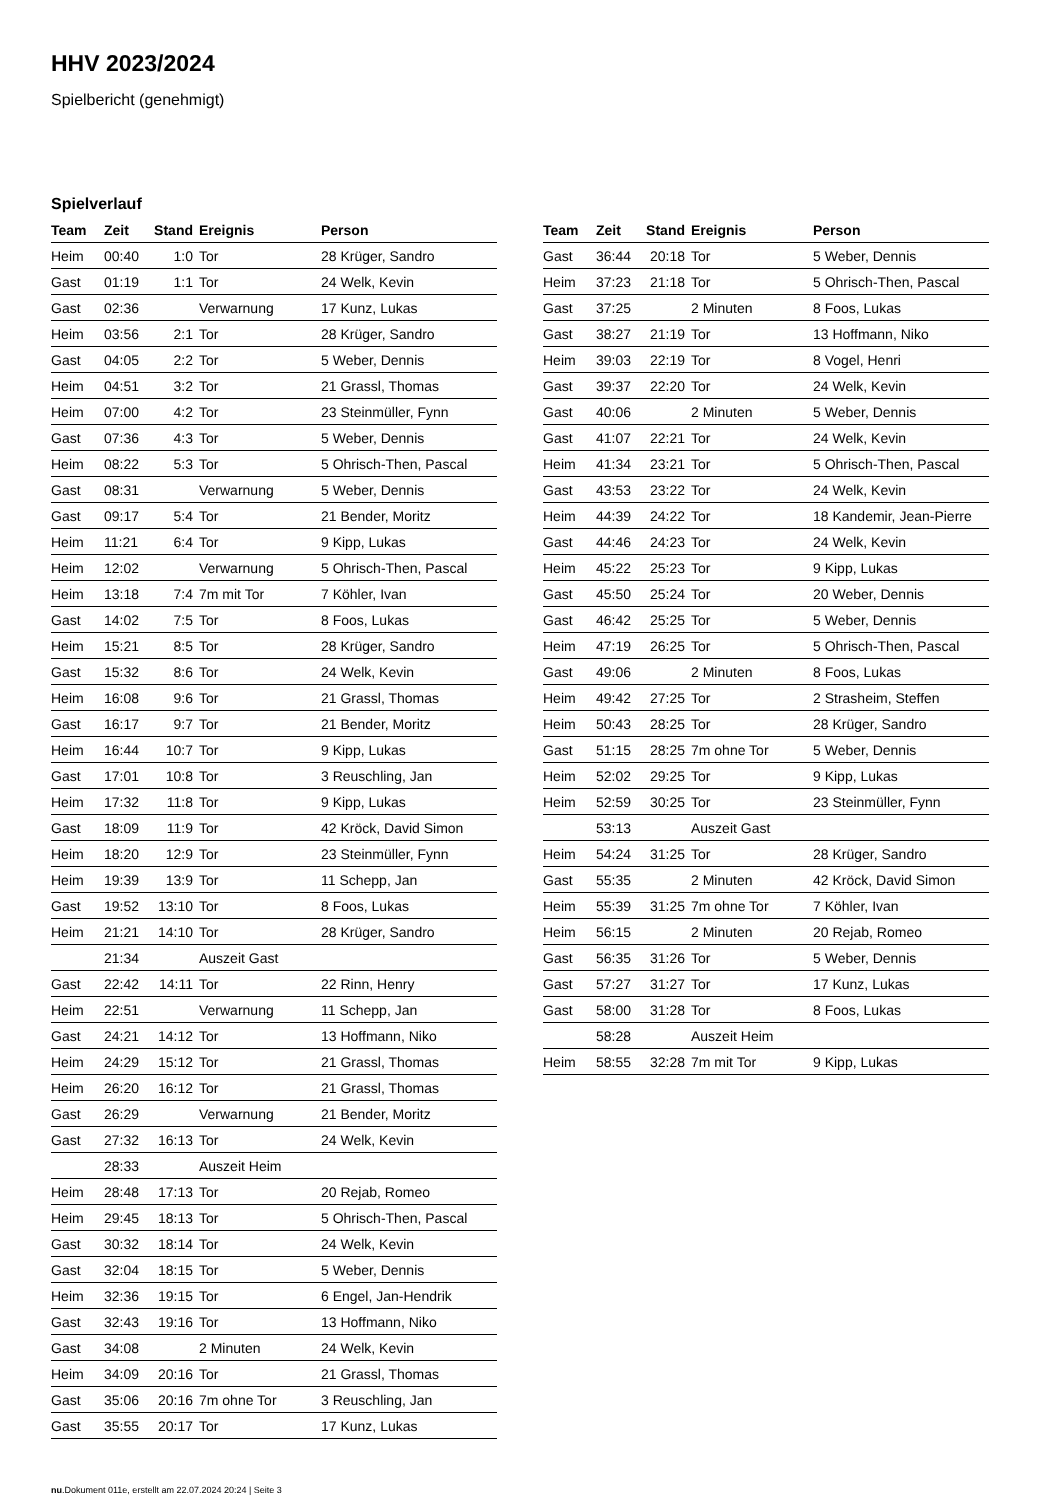HHV 2023/2024
Spielbericht (genehmigt)
Spielverlauf
| Team | Zeit | Stand | Ereignis | Person |
| --- | --- | --- | --- | --- |
| Heim | 00:40 | 1:0 | Tor | 28 Krüger, Sandro |
| Gast | 01:19 | 1:1 | Tor | 24 Welk, Kevin |
| Gast | 02:36 | | Verwarnung | 17 Kunz, Lukas |
| Heim | 03:56 | 2:1 | Tor | 28 Krüger, Sandro |
| Gast | 04:05 | 2:2 | Tor | 5 Weber, Dennis |
| Heim | 04:51 | 3:2 | Tor | 21 Grassl, Thomas |
| Heim | 07:00 | 4:2 | Tor | 23 Steinmüller, Fynn |
| Gast | 07:36 | 4:3 | Tor | 5 Weber, Dennis |
| Heim | 08:22 | 5:3 | Tor | 5 Ohrisch-Then, Pascal |
| Gast | 08:31 | | Verwarnung | 5 Weber, Dennis |
| Gast | 09:17 | 5:4 | Tor | 21 Bender, Moritz |
| Heim | 11:21 | 6:4 | Tor | 9 Kipp, Lukas |
| Heim | 12:02 | | Verwarnung | 5 Ohrisch-Then, Pascal |
| Heim | 13:18 | 7:4 | 7m mit Tor | 7 Köhler, Ivan |
| Gast | 14:02 | 7:5 | Tor | 8 Foos, Lukas |
| Heim | 15:21 | 8:5 | Tor | 28 Krüger, Sandro |
| Gast | 15:32 | 8:6 | Tor | 24 Welk, Kevin |
| Heim | 16:08 | 9:6 | Tor | 21 Grassl, Thomas |
| Gast | 16:17 | 9:7 | Tor | 21 Bender, Moritz |
| Heim | 16:44 | 10:7 | Tor | 9 Kipp, Lukas |
| Gast | 17:01 | 10:8 | Tor | 3 Reuschling, Jan |
| Heim | 17:32 | 11:8 | Tor | 9 Kipp, Lukas |
| Gast | 18:09 | 11:9 | Tor | 42 Kröck, David Simon |
| Heim | 18:20 | 12:9 | Tor | 23 Steinmüller, Fynn |
| Heim | 19:39 | 13:9 | Tor | 11 Schepp, Jan |
| Gast | 19:52 | 13:10 | Tor | 8 Foos, Lukas |
| Heim | 21:21 | 14:10 | Tor | 28 Krüger, Sandro |
| | 21:34 | | Auszeit Gast | |
| Gast | 22:42 | 14:11 | Tor | 22 Rinn, Henry |
| Heim | 22:51 | | Verwarnung | 11 Schepp, Jan |
| Gast | 24:21 | 14:12 | Tor | 13 Hoffmann, Niko |
| Heim | 24:29 | 15:12 | Tor | 21 Grassl, Thomas |
| Heim | 26:20 | 16:12 | Tor | 21 Grassl, Thomas |
| Gast | 26:29 | | Verwarnung | 21 Bender, Moritz |
| Gast | 27:32 | 16:13 | Tor | 24 Welk, Kevin |
| | 28:33 | | Auszeit Heim | |
| Heim | 28:48 | 17:13 | Tor | 20 Rejab, Romeo |
| Heim | 29:45 | 18:13 | Tor | 5 Ohrisch-Then, Pascal |
| Gast | 30:32 | 18:14 | Tor | 24 Welk, Kevin |
| Gast | 32:04 | 18:15 | Tor | 5 Weber, Dennis |
| Heim | 32:36 | 19:15 | Tor | 6 Engel, Jan-Hendrik |
| Gast | 32:43 | 19:16 | Tor | 13 Hoffmann, Niko |
| Gast | 34:08 | | 2 Minuten | 24 Welk, Kevin |
| Heim | 34:09 | 20:16 | Tor | 21 Grassl, Thomas |
| Gast | 35:06 | 20:16 | 7m ohne Tor | 3 Reuschling, Jan |
| Gast | 35:55 | 20:17 | Tor | 17 Kunz, Lukas |
| Team | Zeit | Stand | Ereignis | Person |
| --- | --- | --- | --- | --- |
| Gast | 36:44 | 20:18 | Tor | 5 Weber, Dennis |
| Heim | 37:23 | 21:18 | Tor | 5 Ohrisch-Then, Pascal |
| Gast | 37:25 | | 2 Minuten | 8 Foos, Lukas |
| Gast | 38:27 | 21:19 | Tor | 13 Hoffmann, Niko |
| Heim | 39:03 | 22:19 | Tor | 8 Vogel, Henri |
| Gast | 39:37 | 22:20 | Tor | 24 Welk, Kevin |
| Gast | 40:06 | | 2 Minuten | 5 Weber, Dennis |
| Gast | 41:07 | 22:21 | Tor | 24 Welk, Kevin |
| Heim | 41:34 | 23:21 | Tor | 5 Ohrisch-Then, Pascal |
| Gast | 43:53 | 23:22 | Tor | 24 Welk, Kevin |
| Heim | 44:39 | 24:22 | Tor | 18 Kandemir, Jean-Pierre |
| Gast | 44:46 | 24:23 | Tor | 24 Welk, Kevin |
| Heim | 45:22 | 25:23 | Tor | 9 Kipp, Lukas |
| Gast | 45:50 | 25:24 | Tor | 20 Weber, Dennis |
| Gast | 46:42 | 25:25 | Tor | 5 Weber, Dennis |
| Heim | 47:19 | 26:25 | Tor | 5 Ohrisch-Then, Pascal |
| Gast | 49:06 | | 2 Minuten | 8 Foos, Lukas |
| Heim | 49:42 | 27:25 | Tor | 2 Strasheim, Steffen |
| Heim | 50:43 | 28:25 | Tor | 28 Krüger, Sandro |
| Gast | 51:15 | 28:25 | 7m ohne Tor | 5 Weber, Dennis |
| Heim | 52:02 | 29:25 | Tor | 9 Kipp, Lukas |
| Heim | 52:59 | 30:25 | Tor | 23 Steinmüller, Fynn |
| | 53:13 | | Auszeit Gast | |
| Heim | 54:24 | 31:25 | Tor | 28 Krüger, Sandro |
| Gast | 55:35 | | 2 Minuten | 42 Kröck, David Simon |
| Heim | 55:39 | 31:25 | 7m ohne Tor | 7 Köhler, Ivan |
| Heim | 56:15 | | 2 Minuten | 20 Rejab, Romeo |
| Gast | 56:35 | 31:26 | Tor | 5 Weber, Dennis |
| Gast | 57:27 | 31:27 | Tor | 17 Kunz, Lukas |
| Gast | 58:00 | 31:28 | Tor | 8 Foos, Lukas |
| | 58:28 | | Auszeit Heim | |
| Heim | 58:55 | 32:28 | 7m mit Tor | 9 Kipp, Lukas |
nu.Dokument 011e, erstellt am 22.07.2024 20:24 | Seite 3